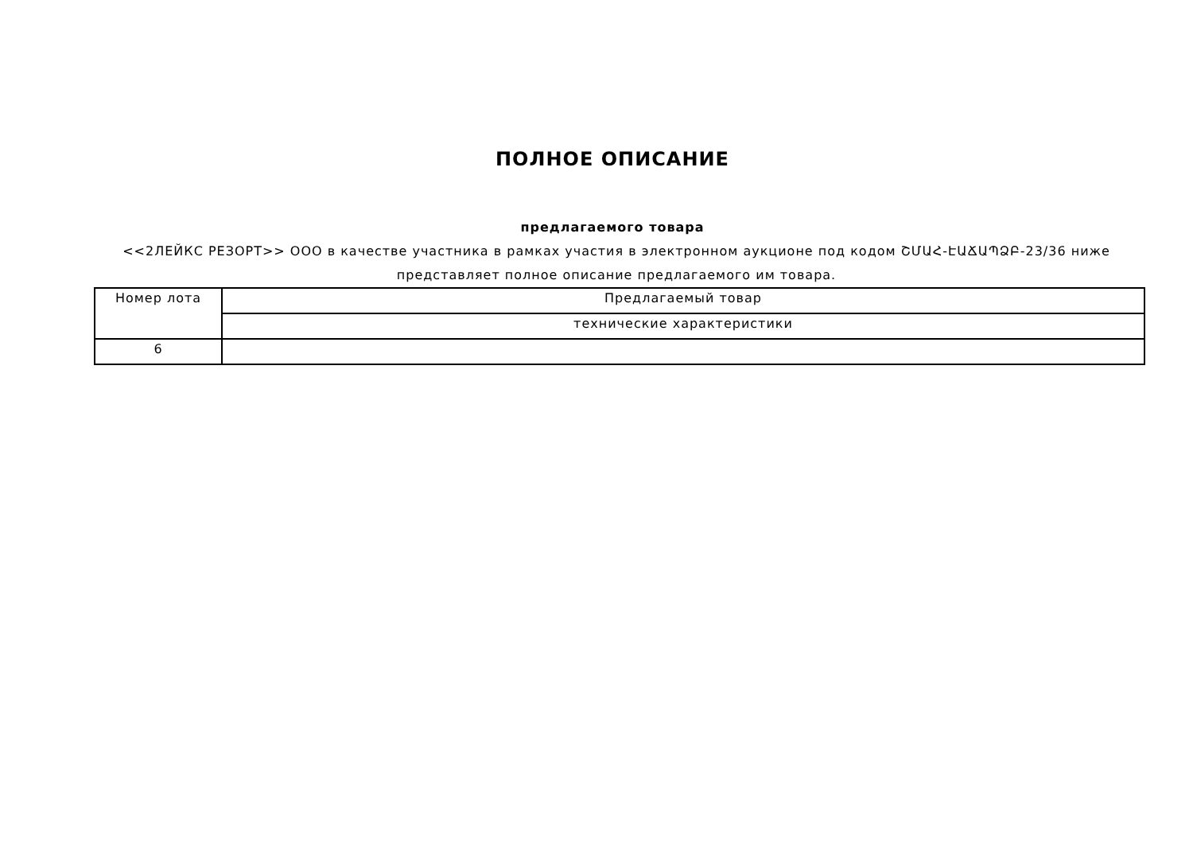ПОЛНОЕ ОПИСАНИЕ
предлагаемого товара
<<2ЛЕЙКС РЕЗОРТ>> ООО в качестве участника в рамках участия в электронном аукционе под кодом ՇՄԱՀ-ԷԱՃԱՊՁԲ-23/36 ниже представляет полное описание предлагаемого им товара.
| Номер лота | Предлагаемый товар |
| | технические характеристики |
| 6 | |